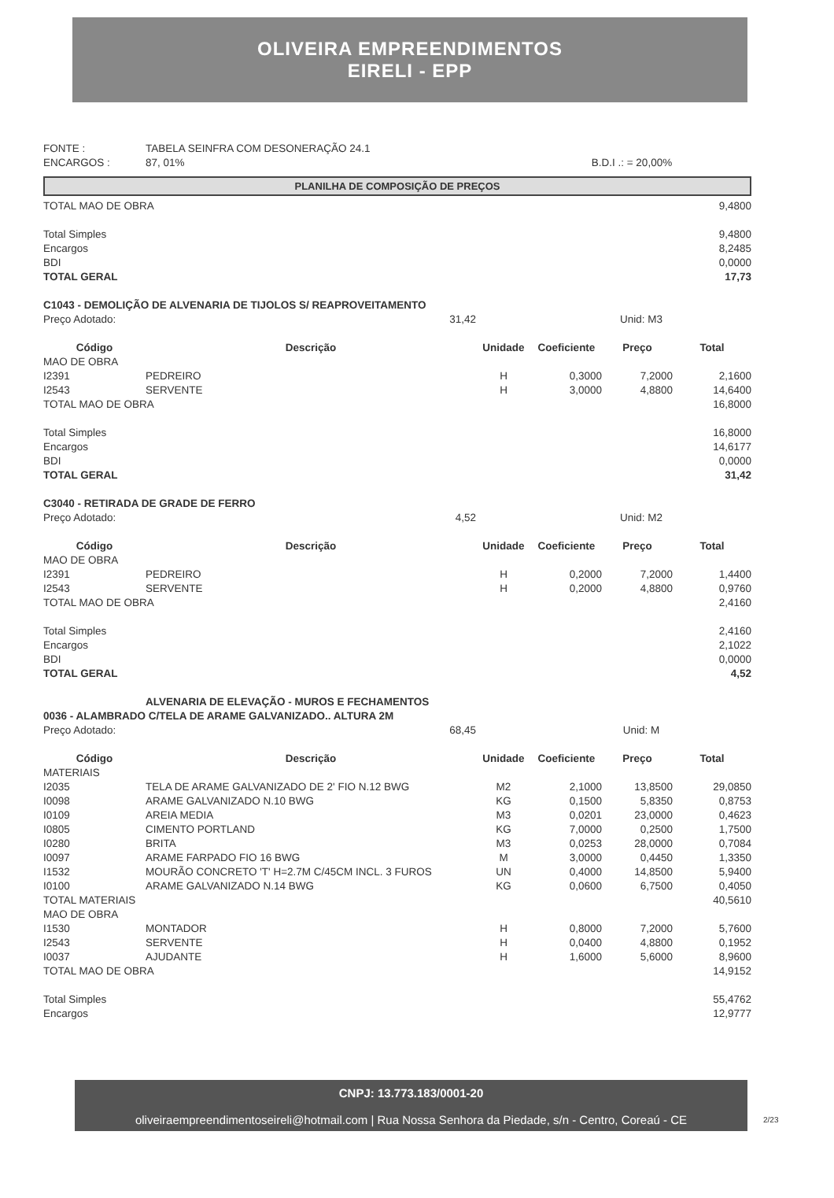OLIVEIRA EMPREENDIMENTOS
EIRELI - EPP
| FONTE : | TABELA SEINFRA COM DESONERAÇÃO 24.1 | |
| ENCARGOS : | 87, 01% | B.D.I .: = 20,00% |
PLANILHA DE COMPOSIÇÃO DE PREÇOS
| TOTAL MAO DE OBRA | | | | | 9,4800 |
| Total Simples | | | | | 9,4800 |
| Encargos | | | | | 8,2485 |
| BDI | | | | | 0,0000 |
| TOTAL GERAL | | | | | 17,73 |
| C1043 - DEMOLIÇÃO DE ALVENARIA DE TIJOLOS S/ REAPROVEITAMENTO | | | | | |
| Preço Adotado: | 31,42 | | Unid: M3 | | |
| Código | Descrição | Unidade | Coeficiente | Preço | Total |
| MAO DE OBRA | | | | | |
| I2391 | PEDREIRO | H | 0,3000 | 7,2000 | 2,1600 |
| I2543 | SERVENTE | H | 3,0000 | 4,8800 | 14,6400 |
| TOTAL MAO DE OBRA | | | | | 16,8000 |
| Total Simples | | | | | 16,8000 |
| Encargos | | | | | 14,6177 |
| BDI | | | | | 0,0000 |
| TOTAL GERAL | | | | | 31,42 |
| C3040 - RETIRADA DE GRADE DE FERRO | | | | | |
| Preço Adotado: | 4,52 | | Unid: M2 | | |
| Código | Descrição | Unidade | Coeficiente | Preço | Total |
| MAO DE OBRA | | | | | |
| I2391 | PEDREIRO | H | 0,2000 | 7,2000 | 1,4400 |
| I2543 | SERVENTE | H | 0,2000 | 4,8800 | 0,9760 |
| TOTAL MAO DE OBRA | | | | | 2,4160 |
| Total Simples | | | | | 2,4160 |
| Encargos | | | | | 2,1022 |
| BDI | | | | | 0,0000 |
| TOTAL GERAL | | | | | 4,52 |
| | ALVENARIA DE ELEVAÇÃO - MUROS E FECHAMENTOS | | | | |
| 0036 - ALAMBRADO C/TELA DE ARAME GALVANIZADO.. ALTURA 2M | | | | | |
| Preço Adotado: | 68,45 | | Unid: M | | |
| Código | Descrição | Unidade | Coeficiente | Preço | Total |
| MATERIAIS | | | | | |
| I2035 | TELA DE ARAME GALVANIZADO DE 2' FIO N.12 BWG | M2 | 2,1000 | 13,8500 | 29,0850 |
| I0098 | ARAME GALVANIZADO N.10 BWG | KG | 0,1500 | 5,8350 | 0,8753 |
| I0109 | AREIA MEDIA | M3 | 0,0201 | 23,0000 | 0,4623 |
| I0805 | CIMENTO PORTLAND | KG | 7,0000 | 0,2500 | 1,7500 |
| I0280 | BRITA | M3 | 0,0253 | 28,0000 | 0,7084 |
| I0097 | ARAME FARPADO FIO 16 BWG | M | 3,0000 | 0,4450 | 1,3350 |
| I1532 | MOURÃO CONCRETO 'T' H=2.7M C/45CM INCL. 3 FUROS | UN | 0,4000 | 14,8500 | 5,9400 |
| I0100 | ARAME GALVANIZADO N.14 BWG | KG | 0,0600 | 6,7500 | 0,4050 |
| TOTAL MATERIAIS | | | | | 40,5610 |
| MAO DE OBRA | | | | | |
| I1530 | MONTADOR | H | 0,8000 | 7,2000 | 5,7600 |
| I2543 | SERVENTE | H | 0,0400 | 4,8800 | 0,1952 |
| I0037 | AJUDANTE | H | 1,6000 | 5,6000 | 8,9600 |
| TOTAL MAO DE OBRA | | | | | 14,9152 |
| Total Simples | | | | | 55,4762 |
| Encargos | | | | | 12,9777 |
CNPJ: 13.773.183/0001-20
oliveiraempreendimentoseireli@hotmail.com | Rua Nossa Senhora da Piedade, s/n - Centro, Coreaú - CE
2/23